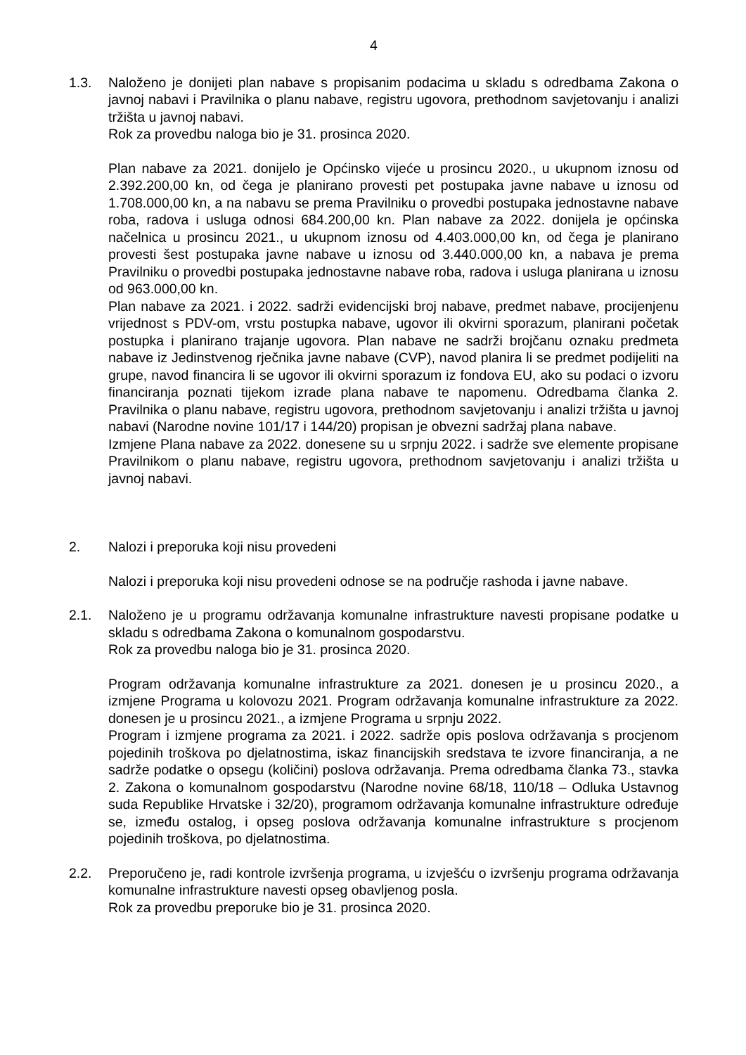4
1.3. Naloženo je donijeti plan nabave s propisanim podacima u skladu s odredbama Zakona o javnoj nabavi i Pravilnika o planu nabave, registru ugovora, prethodnom savjetovanju i analizi tržišta u javnoj nabavi.
Rok za provedbu naloga bio je 31. prosinca 2020.
Plan nabave za 2021. donijelo je Općinsko vijeće u prosincu 2020., u ukupnom iznosu od 2.392.200,00 kn, od čega je planirano provesti pet postupaka javne nabave u iznosu od 1.708.000,00 kn, a na nabavu se prema Pravilniku o provedbi postupaka jednostavne nabave roba, radova i usluga odnosi 684.200,00 kn. Plan nabave za 2022. donijela je općinska načelnica u prosincu 2021., u ukupnom iznosu od 4.403.000,00 kn, od čega je planirano provesti šest postupaka javne nabave u iznosu od 3.440.000,00 kn, a nabava je prema Pravilniku o provedbi postupaka jednostavne nabave roba, radova i usluga planirana u iznosu od 963.000,00 kn.
Plan nabave za 2021. i 2022. sadrži evidencijski broj nabave, predmet nabave, procijenjenu vrijednost s PDV-om, vrstu postupka nabave, ugovor ili okvirni sporazum, planirani početak postupka i planirano trajanje ugovora. Plan nabave ne sadrži brojčanu oznaku predmeta nabave iz Jedinstvenog rječnika javne nabave (CVP), navod planira li se predmet podijeliti na grupe, navod financira li se ugovor ili okvirni sporazum iz fondova EU, ako su podaci o izvoru financiranja poznati tijekom izrade plana nabave te napomenu. Odredbama članka 2. Pravilnika o planu nabave, registru ugovora, prethodnom savjetovanju i analizi tržišta u javnoj nabavi (Narodne novine 101/17 i 144/20) propisan je obvezni sadržaj plana nabave.
Izmjene Plana nabave za 2022. donesene su u srpnju 2022. i sadrže sve elemente propisane Pravilnikom o planu nabave, registru ugovora, prethodnom savjetovanju i analizi tržišta u javnoj nabavi.
2. Nalozi i preporuka koji nisu provedeni
Nalozi i preporuka koji nisu provedeni odnose se na područje rashoda i javne nabave.
2.1. Naloženo je u programu održavanja komunalne infrastrukture navesti propisane podatke u skladu s odredbama Zakona o komunalnom gospodarstvu.
Rok za provedbu naloga bio je 31. prosinca 2020.
Program održavanja komunalne infrastrukture za 2021. donesen je u prosincu 2020., a izmjene Programa u kolovozu 2021. Program održavanja komunalne infrastrukture za 2022. donesen je u prosincu 2021., a izmjene Programa u srpnju 2022.
Program i izmjene programa za 2021. i 2022. sadrže opis poslova održavanja s procjenom pojedinih troškova po djelatnostima, iskaz financijskih sredstava te izvore financiranja, a ne sadrže podatke o opsegu (količini) poslova održavanja. Prema odredbama članka 73., stavka 2. Zakona o komunalnom gospodarstvu (Narodne novine 68/18, 110/18 – Odluka Ustavnog suda Republike Hrvatske i 32/20), programom održavanja komunalne infrastrukture određuje se, između ostalog, i opseg poslova održavanja komunalne infrastrukture s procjenom pojedinih troškova, po djelatnostima.
2.2. Preporučeno je, radi kontrole izvršenja programa, u izvješću o izvršenju programa održavanja komunalne infrastrukture navesti opseg obavljenog posla.
Rok za provedbu preporuke bio je 31. prosinca 2020.